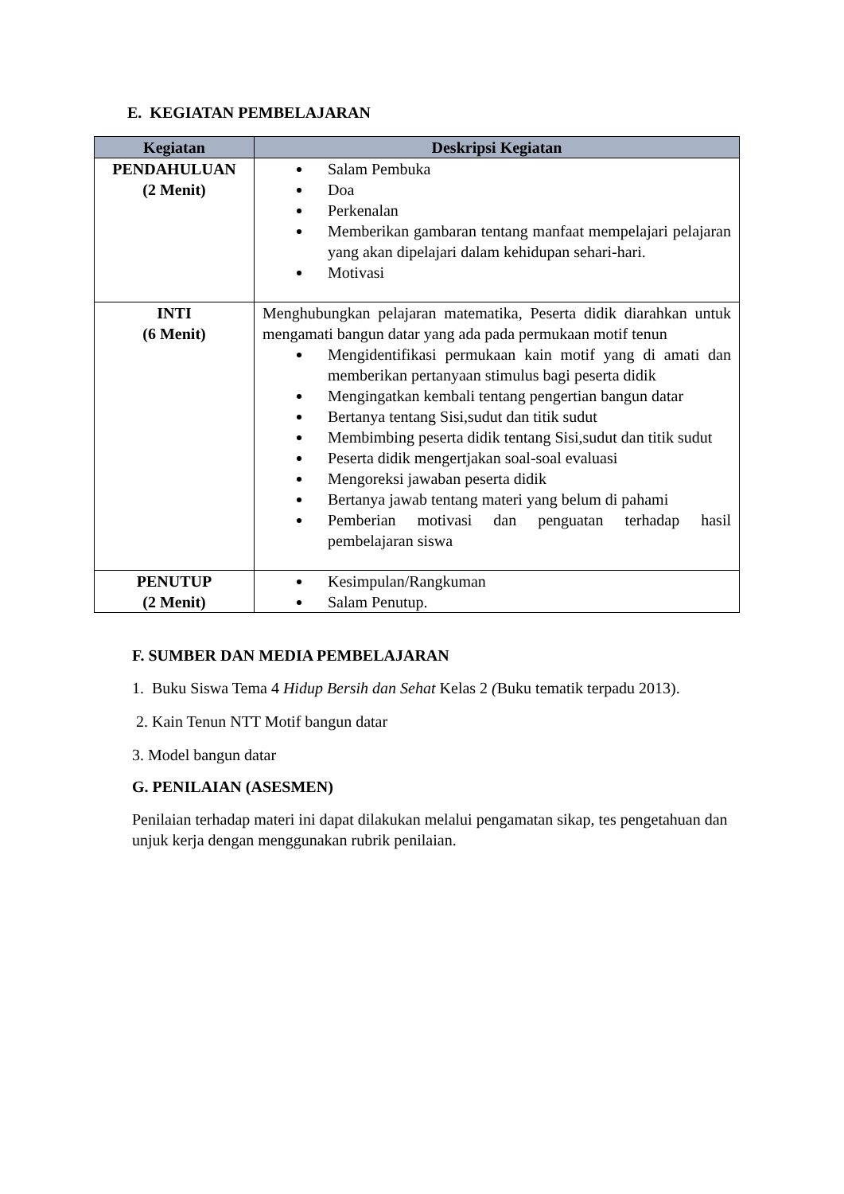E. KEGIATAN PEMBELAJARAN
| Kegiatan | Deskripsi Kegiatan |
| --- | --- |
| PENDAHULUAN (2 Menit) | Salam Pembuka Doa Perkenalan Memberikan gambaran tentang manfaat mempelajari pelajaran yang akan dipelajari dalam kehidupan sehari-hari. Motivasi |
| INTI (6 Menit) | Menghubungkan pelajaran matematika, Peserta didik diarahkan untuk mengamati bangun datar yang ada pada permukaan motif tenun Mengidentifikasi permukaan kain motif yang di amati dan memberikan pertanyaan stimulus bagi peserta didik Mengingatkan kembali tentang pengertian bangun datar Bertanya tentang Sisi,sudut dan titik sudut Membimbing peserta didik tentang Sisi,sudut dan titik sudut Peserta didik mengertjakan soal-soal evaluasi Mengoreksi jawaban peserta didik Bertanya jawab tentang materi yang belum di pahami Pemberian motivasi dan penguatan terhadap hasil pembelajaran siswa |
| PENUTUP (2 Menit) | Kesimpulan/Rangkuman Salam Penutup. |
F. SUMBER DAN MEDIA PEMBELAJARAN
1. Buku Siswa Tema 4 Hidup Bersih dan Sehat Kelas 2 (Buku tematik terpadu 2013).
2. Kain Tenun NTT Motif bangun datar
3. Model bangun datar
G. PENILAIAN (ASESMEN)
Penilaian terhadap materi ini dapat dilakukan melalui pengamatan sikap, tes pengetahuan dan unjuk kerja dengan menggunakan rubrik penilaian.